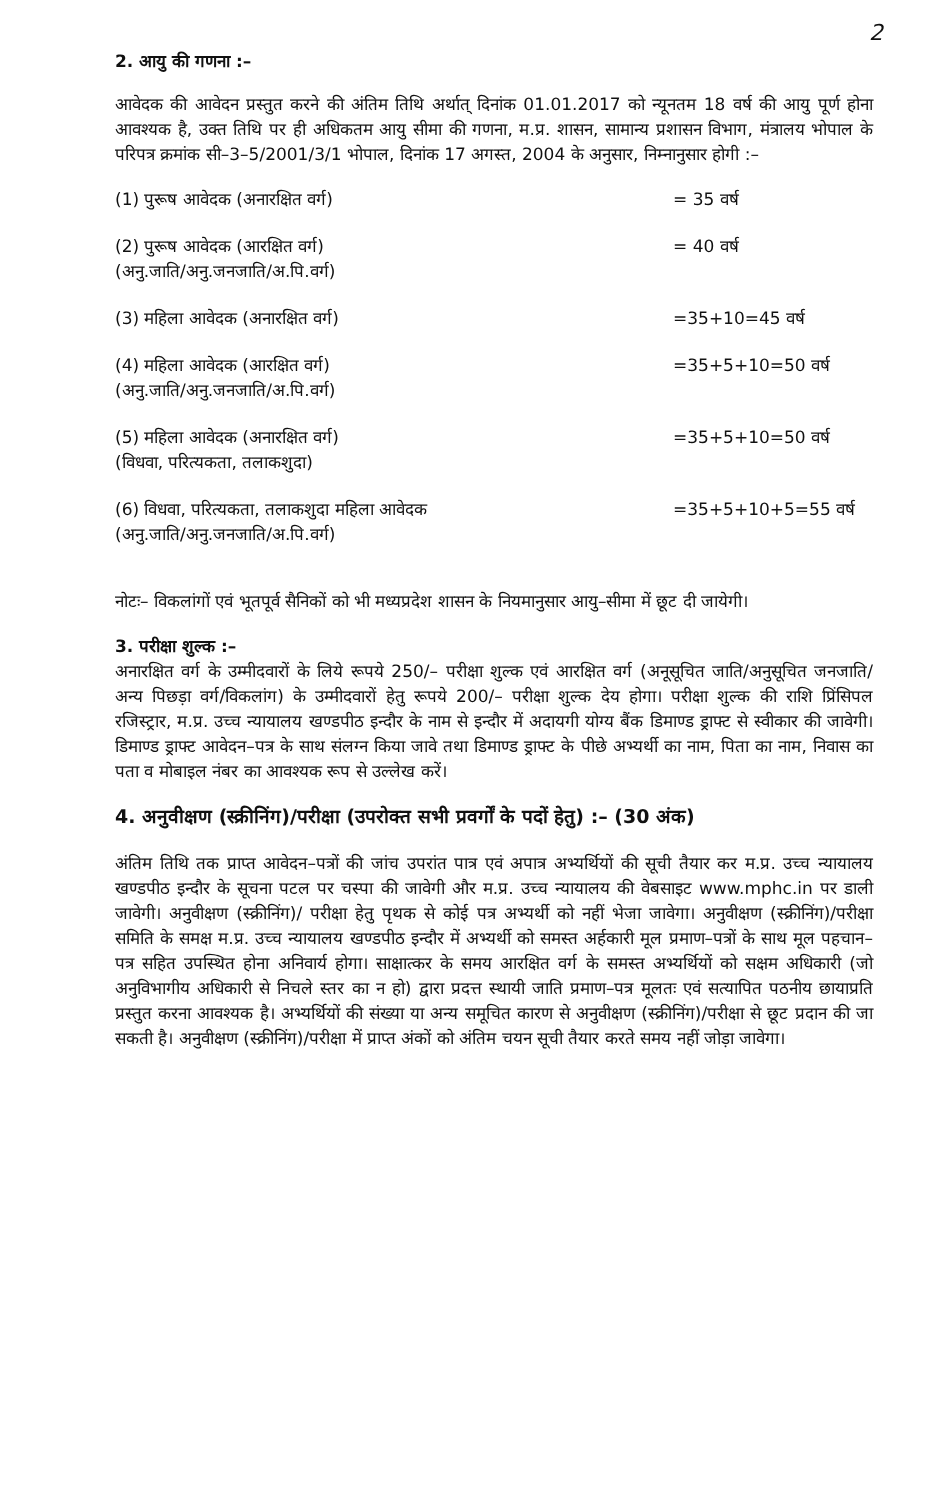2
2. आयु की गणना :–
आवेदक की आवेदन प्रस्तुत करने की अंतिम तिथि अर्थात् दिनांक 01.01.2017 को न्यूनतम 18 वर्ष की आयु पूर्ण होना आवश्यक है, उक्त तिथि पर ही अधिकतम आयु सीमा की गणना, म.प्र. शासन, सामान्य प्रशासन विभाग, मंत्रालय भोपाल के परिपत्र क्रमांक सी–3–5/2001/3/1 भोपाल, दिनांक 17 अगस्त, 2004 के अनुसार, निम्नानुसार होगी :–
| (1) पुरूष आवेदक (अनारक्षित वर्ग) | = 35 वर्ष |
| (2) पुरूष आवेदक (आरक्षित वर्ग) (अनु.जाति/अनु.जनजाति/अ.पि.वर्ग) | = 40 वर्ष |
| (3) महिला आवेदक (अनारक्षित वर्ग) | =35+10=45 वर्ष |
| (4) महिला आवेदक (आरक्षित वर्ग) (अनु.जाति/अनु.जनजाति/अ.पि.वर्ग) | =35+5+10=50 वर्ष |
| (5) महिला आवेदक (अनारक्षित वर्ग) (विधवा, परित्यकता, तलाकशुदा) | =35+5+10=50 वर्ष |
| (6) विधवा, परित्यकता, तलाकशुदा महिला आवेदक (अनु.जाति/अनु.जनजाति/अ.पि.वर्ग) | =35+5+10+5=55 वर्ष |
नोटः– विकलांगों एवं भूतपूर्व सैनिकों को भी मध्यप्रदेश शासन के नियमानुसार आयु–सीमा में छूट दी जायेगी।
3. परीक्षा शुल्क :–
अनारक्षित वर्ग के उम्मीदवारों के लिये रूपये 250/– परीक्षा शुल्क एवं आरक्षित वर्ग (अनूसूचित जाति/अनुसूचित जनजाति/ अन्य पिछड़ा वर्ग/विकलांग) के उम्मीदवारों हेतु रूपये 200/– परीक्षा शुल्क देय होगा। परीक्षा शुल्क की राशि प्रिंसिपल रजिस्ट्रार, म.प्र. उच्च न्यायालय खण्डपीठ इन्दौर के नाम से इन्दौर में अदायगी योग्य बैंक डिमाण्ड ड्राफ्ट से स्वीकार की जावेगी। डिमाण्ड ड्राफ्ट आवेदन–पत्र के साथ संलग्न किया जावे तथा डिमाण्ड ड्राफ्ट के पीछे अभ्यर्थी का नाम, पिता का नाम, निवास का पता व मोबाइल नंबर का आवश्यक रूप से उल्लेख करें।
4. अनुवीक्षण (स्क्रीनिंग)/परीक्षा (उपरोक्त सभी प्रवर्गों के पदों हेतु) :– (30 अंक)
अंतिम तिथि तक प्राप्त आवेदन–पत्रों की जांच उपरांत पात्र एवं अपात्र अभ्यर्थियों की सूची तैयार कर म.प्र. उच्च न्यायालय खण्डपीठ इन्दौर के सूचना पटल पर चस्पा की जावेगी और म.प्र. उच्च न्यायालय की वेबसाइट www.mphc.in पर डाली जावेगी। अनुवीक्षण (स्क्रीनिंग)/ परीक्षा हेतु पृथक से कोई पत्र अभ्यर्थी को नहीं भेजा जावेगा। अनुवीक्षण (स्क्रीनिंग)/परीक्षा समिति के समक्ष म.प्र. उच्च न्यायालय खण्डपीठ इन्दौर में अभ्यर्थी को समस्त अर्हकारी मूल प्रमाण–पत्रों के साथ मूल पहचान–पत्र सहित उपस्थित होना अनिवार्य होगा। साक्षात्कर के समय आरक्षित वर्ग के समस्त अभ्यर्थियों को सक्षम अधिकारी (जो अनुविभागीय अधिकारी से निचले स्तर का न हो) द्वारा प्रदत्त स्थायी जाति प्रमाण–पत्र मूलतः एवं सत्यापित पठनीय छायाप्रति प्रस्तुत करना आवश्यक है। अभ्यर्थियों की संख्या या अन्य समूचित कारण से अनुवीक्षण (स्क्रीनिंग)/परीक्षा से छूट प्रदान की जा सकती है। अनुवीक्षण (स्क्रीनिंग)/परीक्षा में प्राप्त अंकों को अंतिम चयन सूची तैयार करते समय नहीं जोड़ा जावेगा।